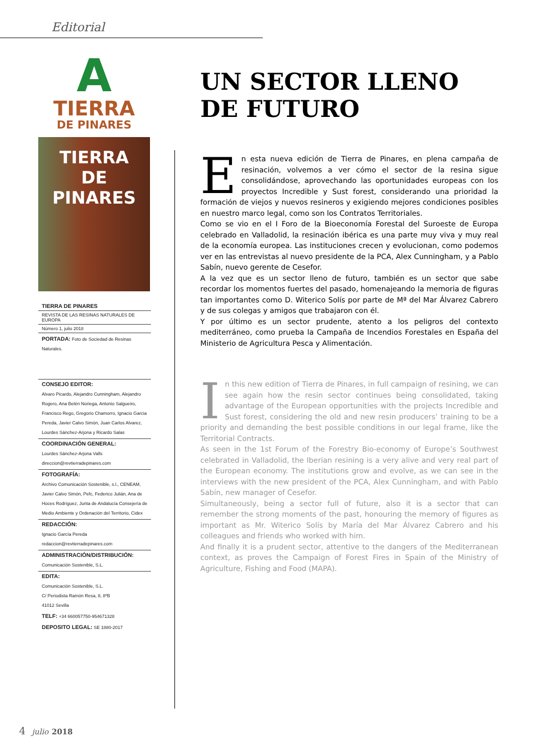Editorial
A
TIERRA
DE PINARES
TIERRA
DE PINARES
TIERRA DE PINARES
REVISTA DE LAS RESINAS NATURALES DE EUROPA
Número 1, julio 2018
PORTADA: Foto de Sociedad de Resinas Naturales.
CONSEJO EDITOR:
Alvaro Picardo, Alejandro Cunningham, Alejandro Rogero, Ana Belén Noriega, Antonio Salgueiro, Francisco Rego, Gregorio Chamorro, Ignacio Garcia Pereda, Javier Calvo Simón, Juan Carlos Alvarez, Lourdes Sánchez-Arjona y Ricardo Salas
COORDINACIÓN GENERAL:
Lourdes Sánchez-Arjona Valls
direccion@revtierradepinares.com
FOTOGRAFÍA:
Archivo Comunicación Sostenible, s.l., CENEAM, Javier Calvo Simón, Pefc, Federico Julián, Ana de Hoces Rodríguez, Junta de Andalucía Consejería de Medio Ambiente y Ordenación del Territorio, Cidex
REDACCIÓN:
Ignacio García Pereda
redaccion@revtierradepinares.com
ADMINISTRACIÓN/DISTRIBUCIÓN:
Comunicación Sostenible, S.L.
EDITA:
Comunicación Sostenible, S.L.
C/ Periodista Ramón Resa, 8, 8ºB
41012 Sevilla
TELF: +34 660057750-954671328
DEPOSITO LEGAL: SE 1880-2017
UN SECTOR LLENO DE FUTURO
En esta nueva edición de Tierra de Pinares, en plena campaña de resinación, volvemos a ver cómo el sector de la resina sigue consolidándose, aprovechando las oportunidades europeas con los proyectos Incredible y Sust forest, considerando una prioridad la formación de viejos y nuevos resineros y exigiendo mejores condiciones posibles en nuestro marco legal, como son los Contratos Territoriales.
Como se vio en el I Foro de la Bioeconomía Forestal del Suroeste de Europa celebrado en Valladolid, la resinación ibérica es una parte muy viva y muy real de la economía europea. Las instituciones crecen y evolucionan, como podemos ver en las entrevistas al nuevo presidente de la PCA, Alex Cunningham, y a Pablo Sabín, nuevo gerente de Cesefor.
A la vez que es un sector lleno de futuro, también es un sector que sabe recordar los momentos fuertes del pasado, homenajeando la memoria de figuras tan importantes como D. Witerico Solís por parte de Mª del Mar Álvarez Cabrero y de sus colegas y amigos que trabajaron con él.
Y por último es un sector prudente, atento a los peligros del contexto mediterráneo, como prueba la Campaña de Incendios Forestales en España del Ministerio de Agricultura Pesca y Alimentación.
In this new edition of Tierra de Pinares, in full campaign of resining, we can see again how the resin sector continues being consolidated, taking advantage of the European opportunities with the projects Incredible and Sust forest, considering the old and new resin producers’ training to be a priority and demanding the best possible conditions in our legal frame, like the Territorial Contracts.
As seen in the 1st Forum of the Forestry Bio-economy of Europe’s Southwest celebrated in Valladolid, the Iberian resining is a very alive and very real part of the European economy. The institutions grow and evolve, as we can see in the interviews with the new president of the PCA, Alex Cunningham, and with Pablo Sabín, new manager of Cesefor.
Simultaneously, being a sector full of future, also it is a sector that can remember the strong moments of the past, honouring the memory of figures as important as Mr. Witerico Solís by María del Mar Álvarez Cabrero and his colleagues and friends who worked with him.
And finally it is a prudent sector, attentive to the dangers of the Mediterranean context, as proves the Campaign of Forest Fires in Spain of the Ministry of Agriculture, Fishing and Food (MAPA).
4 julio 2018